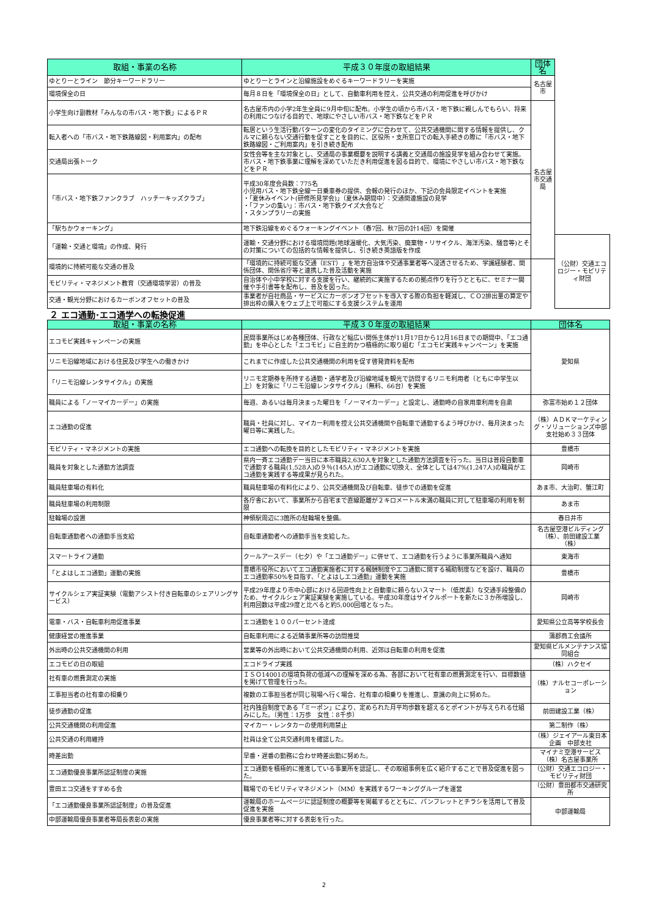| 取組・事業の名称 | 平成３０年度の取組結果 | 団体名 | |
| --- | --- | --- | --- |
| ゆとりーとライン 節分キーワードラリー | ゆとりーとラインと沿線施設をめぐるキーワードラリーを実施 | 名古屋市 | |
| 環境保全の日 | 毎月８日を「環境保全の日」として、自動車利用を控え、公共交通の利用促進を呼びかけ | | |
| 小学生向け副教材「みんなの市バス・地下鉄」によるＰＲ | 名古屋市内の小学2年生全員に9月中旬に配布。小学生の頃から市バス・地下鉄に親しんでもらい、将来の利用につなげる目的で、地球にやさしい市バス・地下鉄などをＰＲ | 名古屋市交通局 | |
| 転入者への「市バス・地下鉄路線図・利用案内」の配布 | 転居という生活行動パターンの変化のタイミングに合わせて、公共交通機関に関する情報を提供し、クルマに頼らない交通行動を促すことを目的に、区役所・支所窓口での転入手続きの際に「市バス・地下鉄路線図・ご利用案内」を引き続き配布 | | |
| 交通局出張トーク | 女性会等を主な対象とし、交通局の事業概要を説明する講義と交通局の施設見学を組み合わせて実施。市バス・地下鉄事業に理解を深めていただき利用促進を図る目的で、環境にやさしい市バス・地下鉄などをＰＲ | | |
| 「市バス・地下鉄ファンクラブ ハッチーキッズクラブ」 | 平成30年度会員数：775名 小児用バス・地下鉄全線一日乗車券の提供、会報の発行のほか、下記の会員限定イベントを実施 ・「夏休みイベント(研修所見学会)」（夏休み期間中）：交通関連施設の見学 ・「ファンの集い」：市バス・地下鉄クイズ大会など ・スタンプラリーの実施 | | |
| 「駅ちかウォーキング」 | 地下鉄沿線をめぐるウォーキングイベント（春7回、秋7回の計14回）を開催 | | |
| 「運輸・交通と環境」の作成、発行 | 運輸・交通分野における環境問題(地球温暖化、大気汚染、廃棄物・リサイクル、海洋汚染、騒音等)とその対策についての包括的な情報を提供し、引き続き英語版を作成 | | （公財）交通エコロジー・モビリティ財団 |
| 環境的に持続可能な交通の普及 | 「環境的に持続可能な交通（EST）」を地方自治体や交通事業者等へ浸透させるため、学識経験者、関係団体、関係省庁等と連携した普及活動を実施 | | |
| モビリティ・マネジメント教育（交通環境学習）の普及 | 自治体や小中学校に対する支援を行い、継続的に実施するための拠点作りを行うとともに、セミナー開催や手引書等を配布し、普及を図った。 | | |
| 交通・観光分野におけるカーボンオフセットの普及 | 事業者が自社商品・サービスにカーボンオフセットを導入する際の負担を軽減し、ＣＯ2排出量の算定や排出枠の購入をウェブ上で可能にする支援システムを運用 | | |
２ エコ通勤･エコ通学への転換促進
| 取組・事業の名称 | 平成３０年度の取組結果 | 団体名 |
| --- | --- | --- |
| エコモビ実践キャンペーンの実施 | 民間事業所はじめ各種団体、行政など幅広い関係主体が11月17日から12月16日までの期間中、「エコ通勤」を中心とした「エコモビ」に自主的かつ積極的に取り組む「エコモビ実践キャンペーン」を実施 | 愛知県 |
| リニモ沿線地域における住民及び学生への働きかけ | これまでに作成した公共交通機関の利用を促す啓発資料を配布 | |
| 「リニモ沿線レンタサイクル」の実施 | リニモ定期券を所持する通勤・通学者及び沿線地域を観光で訪問するリニモ利用者（ともに中学生以上）を対象に「リニモ沿線レンタサイクル」（無料、66台）を実施 | |
| 職員による「ノーマイカーデー」の実施 | 毎週、あるいは毎月決まった曜日を「ノーマイカーデー」と設定し、通勤時の自家用車利用を自粛 | 弥富市始め１２団体 |
| エコ通勤の促進 | 職員・社員に対し、マイカー利用を控え公共交通機関や自転車で通勤するよう呼びかけ、毎月決まった曜日等に実践した。 | （株）ＡＤＫマーケティング・ソリューションズ中部支社始め３３団体 |
| モビリティ・マネジメントの実施 | エコ通勤への転換を目的としたモビリティ・マネジメントを実施 | 豊橋市 |
| 職員を対象とした通勤方法調査 | 県内一斉エコ通勤デー当日に本市職員2,630人を対象とした通勤方法調査を行った。当日は普段自動車で通勤する職員(1,528人)の９％(145人)がエコ通勤に切換え、全体としては47%(1,247人)の職員がエコ通勤を実践する等成果が見られた。 | 岡崎市 |
| 職員駐車場の有料化 | 職員駐車場の有料化により、公共交通機関及び自転車、徒歩での通勤を促進 | あま市、大治町、蟹江町 |
| 職員駐車場の利用制限 | 各庁舎において、事業所から自宅まで直線距離が２キロメートル未満の職員に対して駐車場の利用を制限 | あま市 |
| 駐輪場の設置 | 神領駅周辺に3箇所の駐輪場を整備。 | 春日井市 |
| 自転車通勤者への通勤手当支給 | 自転車通勤者への通勤手当を支給した。 | 名古屋空港ビルディング（株）、前田建設工業（株） |
| スマートライフ通勤 | クールアースデー（七夕）や「エコ通勤デー」に併せて、エコ通勤を行うように事業所職員へ通知 | 東海市 |
| 「とよはしエコ通勤」運動の実施 | 豊橋市役所においてエコ通勤実施者に対する報酬制度やエコ通勤に関する補助制度などを設け、職員のエコ通勤率50%を目指す、「とよはしエコ通勤」運動を実施 | 豊橋市 |
| サイクルシェア実証実験（電動アシスト付き自転車のシェアリングサービス） | 平成29年度より市中心部における回遊性向上と自動車に頼らないスマート（低炭素）な交通手段整備のため、サイクルシェア実証実験を実施している。平成30年度はサイクルポートを新たに３か所増設し、利用回数は平成29度と比べると約5,000回増となった。 | 岡崎市 |
| 電車・バス・自転車利用促進事業 | エコ通勤を１００パーセント達成 | 愛知県公立高等学校長会 |
| 健康経営の推進事業 | 自転車利用による近隣事業所等の訪問推奨 | 蒲郡商工会議所 |
| 外出時の公共交通機関の利用 | 営業等の外出時において公共交通機関の利用、近郊は自転車の利用を促進 | 愛知県ビルメンテナンス協同組合 |
| エコモビの日の取組 | エコドライブ実践 | （株）ハクセイ |
| 社有車の燃費測定の実施 | ＩＳＯ14001の環境負荷の低減への理解を深める為、各部において社有車の燃費測定を行い、目標数値を掲げて管理を行った。 | （株）ナルセコーポレーション |
| 工事担当者の社有車の相乗り | 複数の工事担当者が同じ現場へ行く場合、社有車の相乗りを推進し、意識の向上に努めた。 | |
| 徒歩通勤の促進 | 社内独自制度である「ミーポン」により、定められた月平均歩数を超えるとポイントが与えられる仕組みにした。（男性：1万歩 女性：8千歩） | 前田建設工業（株） |
| 公共交通機関の利用促進 | マイカー・レンタカーの使用利用禁止 | 第二制作（株） |
| 公共交通の利用維持 | 社員は全て公共交通利用を確認した。 | （株）ジェイアール東日本企画 中部支社 |
| 時差出勤 | 早番・遅番の勤務に合わせ時差出勤に努めた。 | マイナミ空港サービス（株）名古屋事業所 |
| エコ通勤優良事業所認証制度の実施 | エコ通勤を積極的に推進している事業所を認証し、その取組事例を広く紹介することで普及促進を図った。 | （公財）交通エコロジー・モビリティ財団 |
| 豊田エコ交通をすすめる会 | 職場でのモビリティマネジメント（MM）を実践するワーキンググループを運営 | （公財）豊田都市交通研究所 |
| 「エコ通勤優良事業所認証制度」の普及促進 | 運輸局のホームページに認証制度の概要等を掲載するとともに、パンフレットとチラシを活用して普及促進を実施 | 中部運輸局 |
| 中部運輸局優良事業者等局長表彰の実施 | 優良事業者等に対する表彰を行った。 | |
2